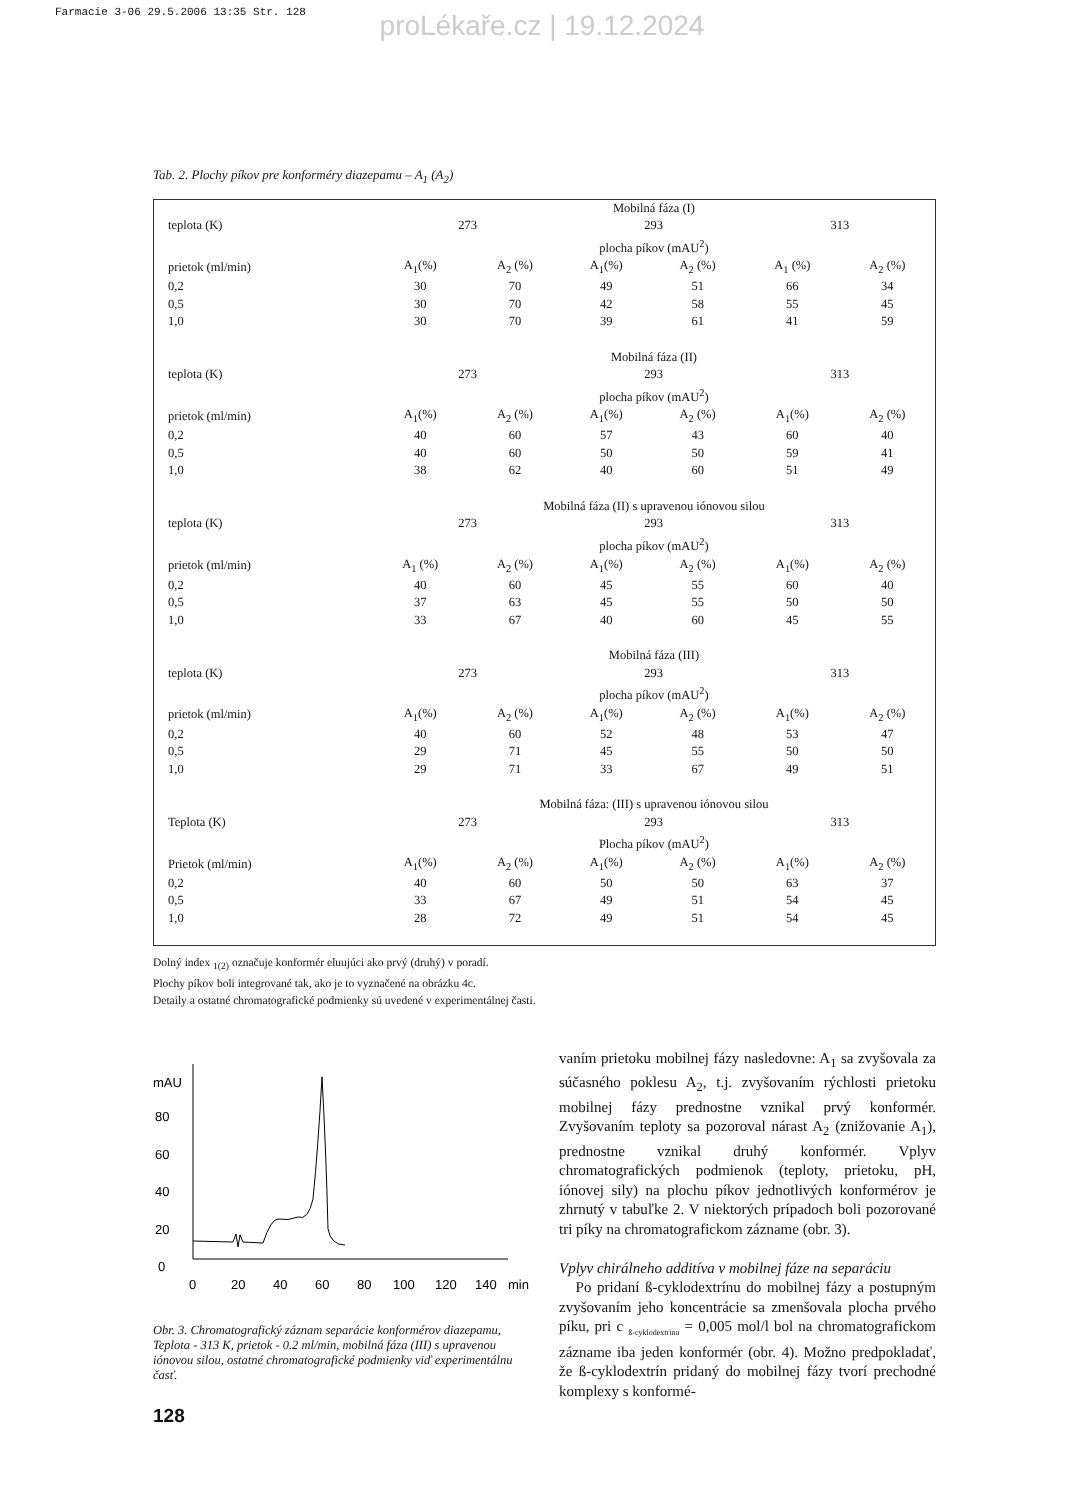Farmacie 3-06 29.5.2006 13:35 Str. 128
proLékaře.cz | 19.12.2024
Tab. 2. Plochy píkov pre konforméry diazepamu – A<sub>1</sub> (A<sub>2</sub>)
| | Mobilná fáza (I) | | | | | |
| teplota (K) | 273 | | 293 | | 313 | |
| | plocha píkov (mAU<sup>2</sup>) | | | | | |
| prietok (ml/min) | A<sub>1</sub>(%) | A<sub>2</sub> (%) | A<sub>1</sub>(%) | A<sub>2</sub> (%) | A<sub>1</sub> (%) | A<sub>2</sub> (%) |
| 0,2 | 30 | 70 | 49 | 51 | 66 | 34 |
| 0,5 | 30 | 70 | 42 | 58 | 55 | 45 |
| 1,0 | 30 | 70 | 39 | 61 | 41 | 59 |
| | Mobilná fáza (II) | | | | | |
| teplota (K) | 273 | | 293 | | 313 | |
| | plocha píkov (mAU<sup>2</sup>) | | | | | |
| prietok (ml/min) | A<sub>1</sub>(%) | A<sub>2</sub> (%) | A<sub>1</sub>(%) | A<sub>2</sub> (%) | A<sub>1</sub>(%) | A<sub>2</sub> (%) |
| 0,2 | 40 | 60 | 57 | 43 | 60 | 40 |
| 0,5 | 40 | 60 | 50 | 50 | 59 | 41 |
| 1,0 | 38 | 62 | 40 | 60 | 51 | 49 |
| | Mobilná fáza (II) s upravenou iónovou silou | | | | | |
| teplota (K) | 273 | | 293 | | 313 | |
| | plocha píkov (mAU<sup>2</sup>) | | | | | |
| prietok (ml/min) | A<sub>1</sub> (%) | A<sub>2</sub> (%) | A<sub>1</sub>(%) | A<sub>2</sub> (%) | A<sub>1</sub>(%) | A<sub>2</sub> (%) |
| 0,2 | 40 | 60 | 45 | 55 | 60 | 40 |
| 0,5 | 37 | 63 | 45 | 55 | 50 | 50 |
| 1,0 | 33 | 67 | 40 | 60 | 45 | 55 |
| | Mobilná fáza (III) | | | | | |
| teplota (K) | 273 | | 293 | | 313 | |
| | plocha píkov (mAU<sup>2</sup>) | | | | | |
| prietok (ml/min) | A<sub>1</sub>(%) | A<sub>2</sub> (%) | A<sub>1</sub>(%) | A<sub>2</sub> (%) | A<sub>1</sub>(%) | A<sub>2</sub> (%) |
| 0,2 | 40 | 60 | 52 | 48 | 53 | 47 |
| 0,5 | 29 | 71 | 45 | 55 | 50 | 50 |
| 1,0 | 29 | 71 | 33 | 67 | 49 | 51 |
| | Mobilná fáza: (III) s upravenou iónovou silou | | | | | |
| Teplota (K) | 273 | | 293 | | 313 | |
| | Plocha píkov (mAU<sup>2</sup>) | | | | | |
| Prietok (ml/min) | A<sub>1</sub>(%) | A<sub>2</sub> (%) | A<sub>1</sub>(%) | A<sub>2</sub> (%) | A<sub>1</sub>(%) | A<sub>2</sub> (%) |
| 0,2 | 40 | 60 | 50 | 50 | 63 | 37 |
| 0,5 | 33 | 67 | 49 | 51 | 54 | 45 |
| 1,0 | 28 | 72 | 49 | 51 | 54 | 45 |
Dolný index <sub>1(2)</sub> označuje konformér eluujúci ako prvý (druhý) v poradí.
Plochy píkov boli integrované tak, ako je to vyznačené na obrázku 4c.
Detaily a ostatné chromatografické podmienky sú uvedené v experimentálnej časti.
mAU
80
60
40
20
0
0
20
40
60
80
100
120
140
min
Obr. 3. Chromatografický záznam separácie konformérov diazepamu, Teplota - 313 K, prietok - 0.2 ml/min, mobilná fáza (III) s upravenou iónovou silou, ostatné chromatografické podmienky viď experimentálnu časť.
128
vaním prietoku mobilnej fázy nasledovne: A<sub>1</sub> sa zvyšovala za súčasného poklesu A<sub>2</sub>, t.j. zvyšovaním rýchlosti prietoku mobilnej fázy prednostne vznikal prvý konformér. Zvyšovaním teploty sa pozoroval nárast A<sub>2</sub> (znižovanie A<sub>1</sub>), prednostne vznikal druhý konformér. Vplyv chromatografických podmienok (teploty, prietoku, pH, iónovej sily) na plochu píkov jednotlivých konformérov je zhrnutý v tabuľke 2. V niektorých prípadoch boli pozorované tri píky na chromatografickom zázname (obr. 3).
Vplyv chirálneho additíva v mobilnej fáze na separáciu
Po pridaní ß-cyklodextrínu do mobilnej fázy a postupným zvyšovaním jeho koncentrácie sa zmenšovala plocha prvého píku, pri c <sub>ß-cyklodextrínu</sub> = 0,005 mol/l bol na chromatografickom zázname iba jeden konformér (obr. 4). Možno predpokladať, že ß-cyklodextrín pridaný do mobilnej fázy tvorí prechodné komplexy s konformé-